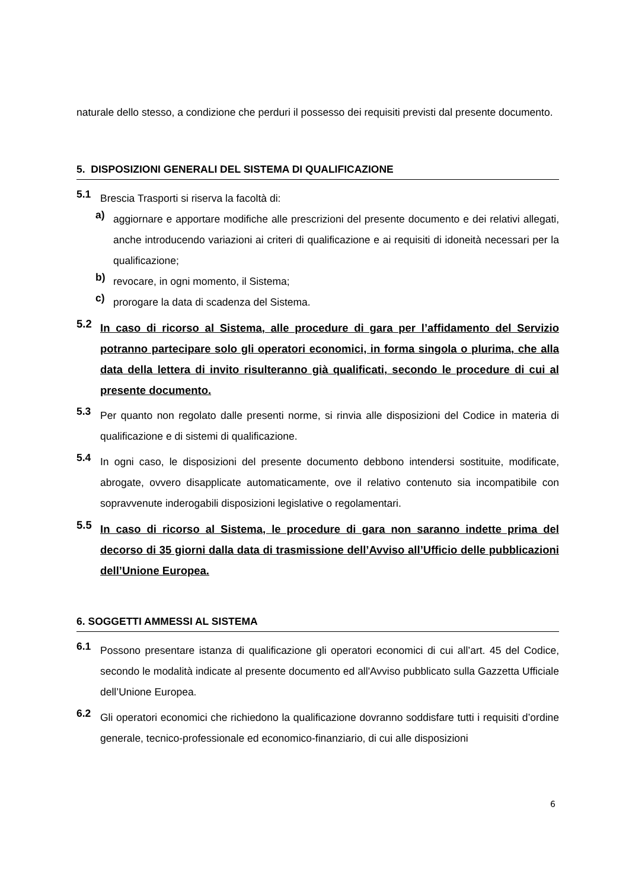naturale dello stesso, a condizione che perduri il possesso dei requisiti previsti dal presente documento.
5. DISPOSIZIONI GENERALI DEL SISTEMA DI QUALIFICAZIONE
5.1
Brescia Trasporti si riserva la facoltà di:
a)
aggiornare e apportare modifiche alle prescrizioni del presente documento e dei relativi allegati, anche introducendo variazioni ai criteri di qualificazione e ai requisiti di idoneità necessari per la qualificazione;
b)
revocare, in ogni momento, il Sistema;
c)
prorogare la data di scadenza del Sistema.
5.2
In caso di ricorso al Sistema, alle procedure di gara per l’affidamento del Servizio potranno partecipare solo gli operatori economici, in forma singola o plurima, che alla data della lettera di invito risulteranno già qualificati, secondo le procedure di cui al presente documento.
5.3
Per quanto non regolato dalle presenti norme, si rinvia alle disposizioni del Codice in materia di qualificazione e di sistemi di qualificazione.
5.4
In ogni caso, le disposizioni del presente documento debbono intendersi sostituite, modificate, abrogate, ovvero disapplicate automaticamente, ove il relativo contenuto sia incompatibile con sopravvenute inderogabili disposizioni legislative o regolamentari.
5.5
In caso di ricorso al Sistema, le procedure di gara non saranno indette prima del decorso di 35 giorni dalla data di trasmissione dell’Avviso all’Ufficio delle pubblicazioni dell’Unione Europea.
6. SOGGETTI AMMESSI AL SISTEMA
6.1
Possono presentare istanza di qualificazione gli operatori economici di cui all’art. 45 del Codice, secondo le modalità indicate al presente documento ed all'Avviso pubblicato sulla Gazzetta Ufficiale dell’Unione Europea.
6.2
Gli operatori economici che richiedono la qualificazione dovranno soddisfare tutti i requisiti d’ordine generale, tecnico-professionale ed economico-finanziario, di cui alle disposizioni
6